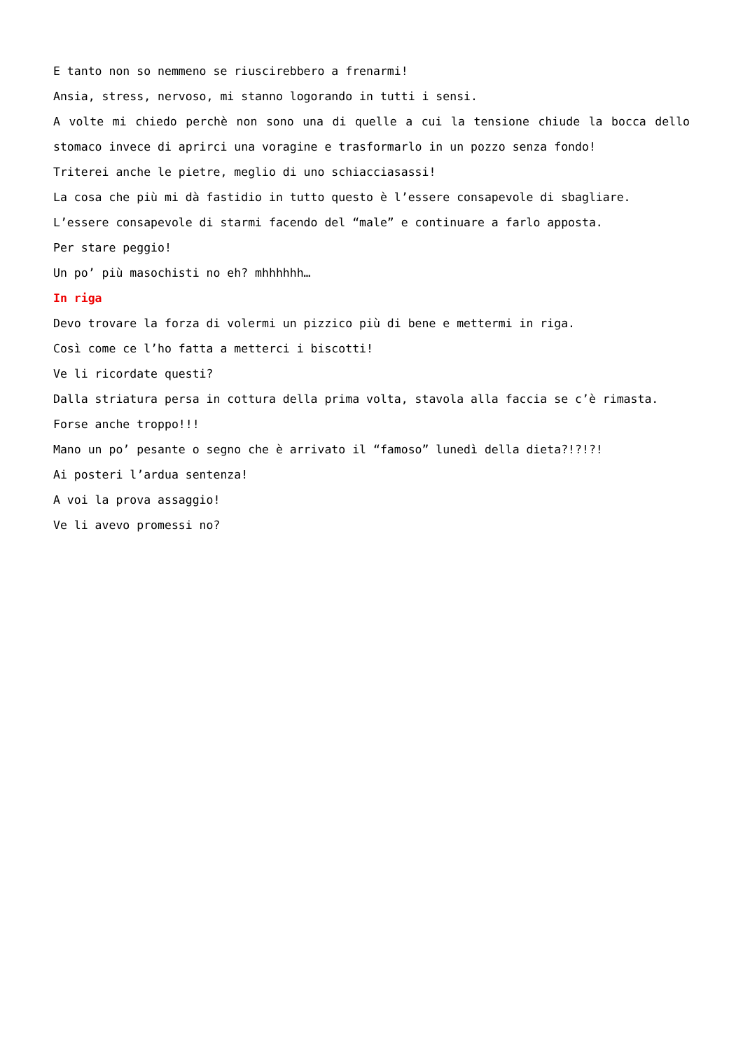E tanto non so nemmeno se riuscirebbero a frenarmi!
Ansia, stress, nervoso, mi stanno logorando in tutti i sensi.
A volte mi chiedo perchè non sono una di quelle a cui la tensione chiude la bocca dello stomaco invece di aprirci una voragine e trasformarlo in un pozzo senza fondo!
Triterei anche le pietre, meglio di uno schiacciasassi!
La cosa che più mi dà fastidio in tutto questo è l’essere consapevole di sbagliare.
L’essere consapevole di starmi facendo del “male” e continuare a farlo apposta.
Per stare peggio!
Un po’ più masochisti no eh? mhhhhhh…
In riga
Devo trovare la forza di volermi un pizzico più di bene e mettermi in riga.
Così come ce l’ho fatta a metterci i biscotti!
Ve li ricordate questi?
Dalla striatura persa in cottura della prima volta, stavola alla faccia se c’è rimasta.
Forse anche troppo!!!
Mano un po’ pesante o segno che è arrivato il “famoso” lunedì della dieta?!?!?!
Ai posteri l’ardua sentenza!
A voi la prova assaggio!
Ve li avevo promessi no?